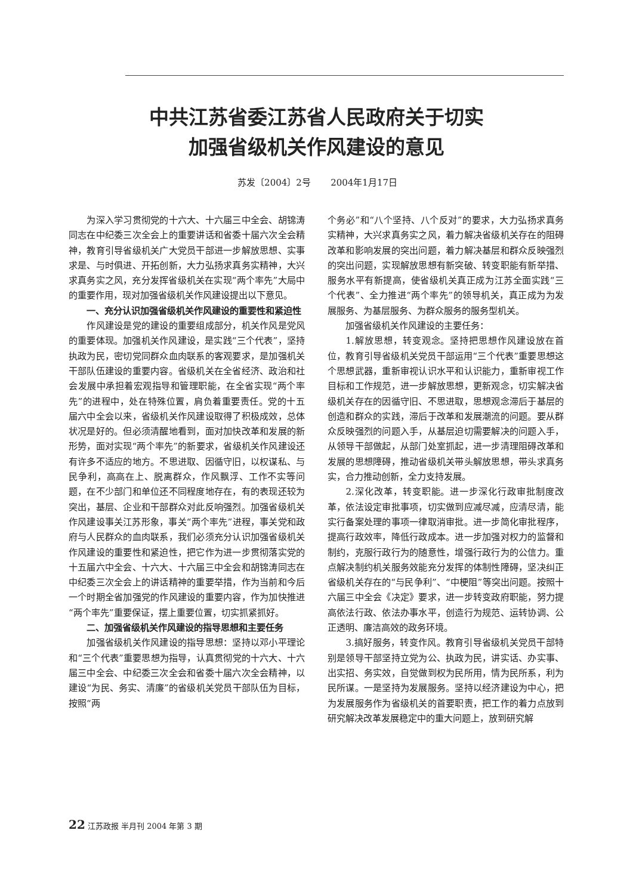中共江苏省委江苏省人民政府关于切实
加强省级机关作风建设的意见
苏发〔2004〕2号 2004年1月17日
为深入学习贯彻党的十六大、十六届三中全会、胡锦涛同志在中纪委三次全会上的重要讲话和省委十届六次全会精神，教育引导省级机关广大党员干部进一步解放思想、实事求是、与时俱进、开拓创新，大力弘扬求真务实精神，大兴求真务实之风，充分发挥省级机关在实现“两个率先”大局中的重要作用，现对加强省级机关作风建设提出以下意见。
一、充分认识加强省级机关作风建设的重要性和紧迫性
作风建设是党的建设的重要组成部分，机关作风是党风的重要体现。加强机关作风建设，是实践“三个代表”，坚持执政为民，密切党同群众血肉联系的客观要求，是加强机关干部队伍建设的重要内容。省级机关在全省经济、政治和社会发展中承担着宏观指导和管理职能，在全省实现“两个率先”的进程中，处在特殊位置，肩负着重要责任。党的十五届六中全会以来，省级机关作风建设取得了积极成效，总体状况是好的。但必须清醒地看到，面对加快改革和发展的新形势，面对实现“两个率先”的新要求，省级机关作风建设还有许多不适应的地方。不思进取、因循守旧，以权谋私、与民争利，高高在上、脱离群众，作风飘浮、工作不实等问题，在不少部门和单位还不同程度地存在，有的表现还较为突出，基层、企业和干部群众对此反响强烈。加强省级机关作风建设事关江苏形象，事关“两个率先”进程，事关党和政府与人民群众的血肉联系，我们必须充分认识加强省级机关作风建设的重要性和紧迫性，把它作为进一步贯彻落实党的十五届六中全会、十六大、十六届三中全会和胡锦涛同志在中纪委三次全会上的讲话精神的重要举措，作为当前和今后一个时期全省加强党的作风建设的重要内容，作为加快推进“两个率先”重要保证，摆上重要位置，切实抓紧抓好。
二、加强省级机关作风建设的指导思想和主要任务
加强省级机关作风建设的指导思想：坚持以邓小平理论和“三个代表”重要思想为指导，认真贯彻党的十六大、十六届三中全会、中纪委三次全会和省委十届六次全会精神，以建设“为民、务实、清廉”的省级机关党员干部队伍为目标，按照“两
个务必”和“八个坚持、八个反对”的要求，大力弘扬求真务实精神，大兴求真务实之风，着力解决省级机关存在的阻碍改革和影响发展的突出问题，着力解决基层和群众反映强烈的突出问题，实现解放思想有新突破、转变职能有新举措、服务水平有新提高，使省级机关真正成为江苏全面实践“三个代表”、全力推进“两个率先”的领导机关，真正成为为发展服务、为基层服务、为群众服务的服务型机关。
加强省级机关作风建设的主要任务：
1.解放思想，转变观念。坚持把思想作风建设放在首位，教育引导省级机关党员干部运用“三个代表”重要思想这个思想武器，重新审视认识水平和认识能力，重新审视工作目标和工作规范，进一步解放思想，更新观念，切实解决省级机关存在的因循守旧、不思进取，思想观念滞后于基层的创造和群众的实践，滞后于改革和发展潮流的问题。要从群众反映强烈的问题入手，从基层迫切需要解决的问题入手，从领导干部做起，从部门处室抓起，进一步清理阻碍改革和发展的思想障碍，推动省级机关带头解放思想，带头求真务实，合力推动创新，全力支持发展。
2.深化改革，转变职能。进一步深化行政审批制度改革，依法设定审批事项，切实做到应减尽减，应清尽清，能实行备案处理的事项一律取消审批。进一步简化审批程序，提高行政效率，降低行政成本。进一步加强对权力的监督和制约，克服行政行为的随意性，增强行政行为的公信力。重点解决制约机关服务效能充分发挥的体制性障碍，坚决纠正省级机关存在的“与民争利”、“中梗阻”等突出问题。按照十六届三中全会《决定》要求，进一步转变政府职能，努力提高依法行政、依法办事水平，创造行为规范、运转协调、公正透明、廉洁高效的政务环境。
3.搞好服务，转变作风。教育引导省级机关党员干部特别是领导干部坚持立党为公、执政为民，讲实话、办实事、出实招、务实效，自觉做到权为民所用，情为民所系，利为民所谋。一是坚持为发展服务。坚持以经济建设为中心，把为发展服务作为省级机关的首要职责，把工作的着力点放到研究解决改革发展稳定中的重大问题上，放到研究解
22 江苏政报 半月刊 2004 年第 3 期